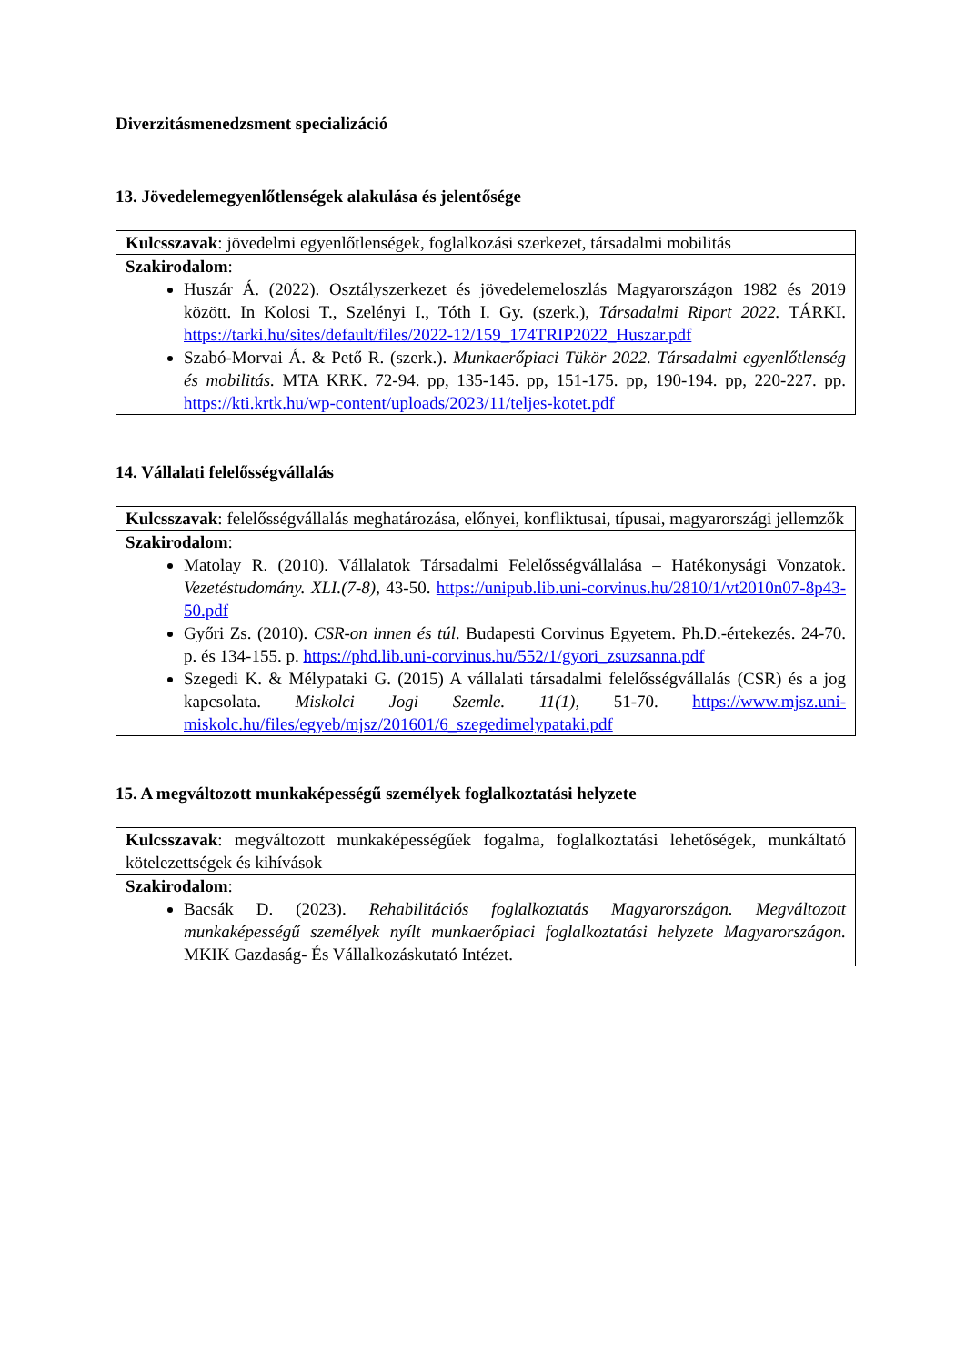Diverzitásmenedzsment specializáció
13. Jövedelemegyenlőtlenségek alakulása és jelentősége
| Kulcsszavak : jövedelmi egyenlőtlenségek, foglalkozási szerkezet, társadalmi mobilitás |
| Szakirodalom : Huszár Á. (2022). Osztályszerkezet és jövedelemeloszlás Magyarországon 1982 és 2019 között. In Kolosi T., Szelényi I., Tóth I. Gy. (szerk.), Társadalmi Riport 2022. TÁRKI. https://tarki.hu/sites/default/files/2022-12/159_174TRIP2022_Huszar.pdf Szabó-Morvai Á. & Pető R. (szerk.). Munkaerőpiaci Tükör 2022. Társadalmi egyenlőtlenség és mobilitás. MTA KRK. 72-94. pp, 135-145. pp, 151-175. pp, 190-194. pp, 220-227. pp. https://kti.krtk.hu/wp-content/uploads/2023/11/teljes-kotet.pdf |
14. Vállalati felelősségvállalás
| Kulcsszavak : felelősségvállalás meghatározása, előnyei, konfliktusai, típusai, magyarországi jellemzők |
| Szakirodalom : Matolay R. (2010). Vállalatok Társadalmi Felelősségvállalása – Hatékonysági Vonzatok. Vezetéstudomány. XLI.(7-8), 43-50. https://unipub.lib.uni-corvinus.hu/2810/1/vt2010n07-8p43-50.pdf Győri Zs. (2010). CSR-on innen és túl. Budapesti Corvinus Egyetem. Ph.D.-értekezés. 24-70. p. és 134-155. p. https://phd.lib.uni-corvinus.hu/552/1/gyori_zsuzsanna.pdf Szegedi K. & Mélypataki G. (2015) A vállalati társadalmi felelősségvállalás (CSR) és a jog kapcsolata. Miskolci Jogi Szemle. 11(1), 51-70. https://www.mjsz.uni-miskolc.hu/files/egyeb/mjsz/201601/6_szegedimelypataki.pdf |
15. A megváltozott munkaképességű személyek foglalkoztatási helyzete
| Kulcsszavak : megváltozott munkaképességűek fogalma, foglalkoztatási lehetőségek, munkáltató kötelezettségek és kihívások |
| Szakirodalom : Bacsák D. (2023). Rehabilitációs foglalkoztatás Magyarországon. Megváltozott munkaképességű személyek nyílt munkaerőpiaci foglalkoztatási helyzete Magyarországon. MKIK Gazdaság- És Vállalkozáskutató Intézet. |